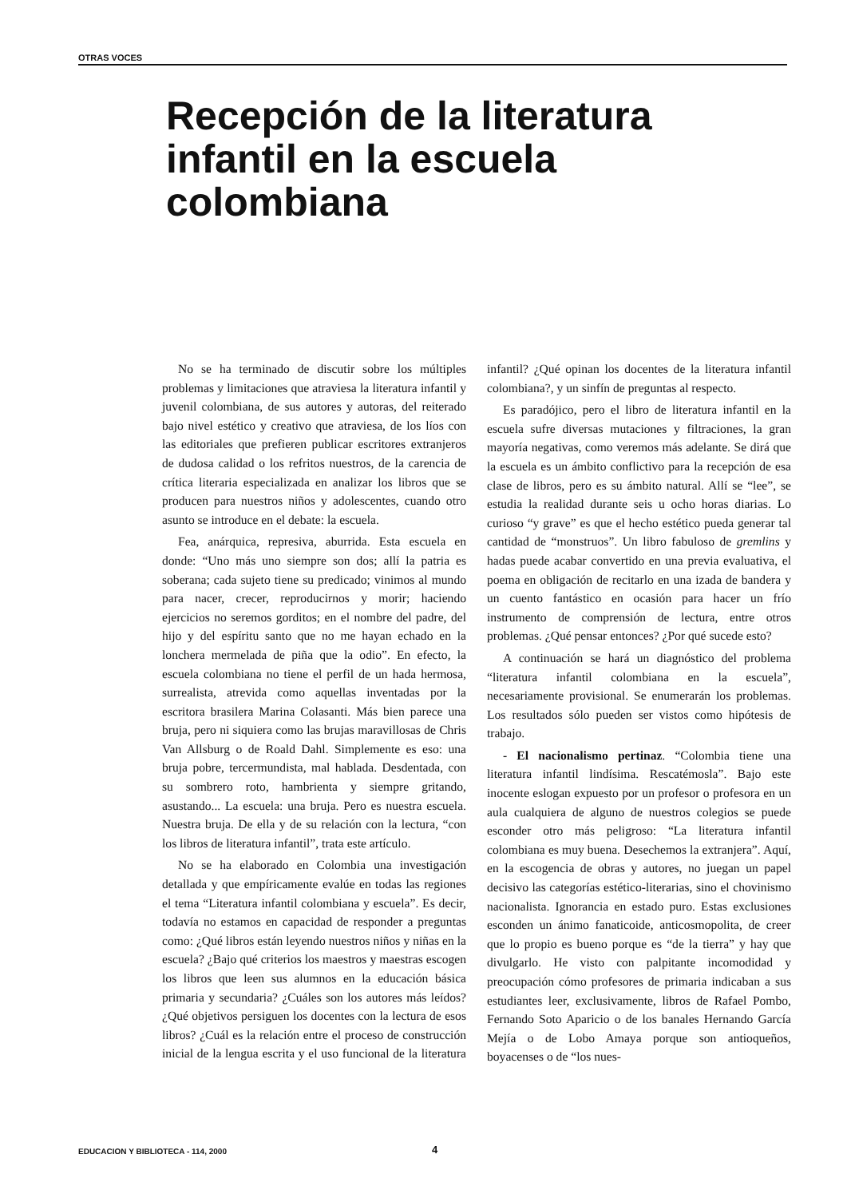OTRAS VOCES
Recepción de la literatura infantil en la escuela colombiana
No se ha terminado de discutir sobre los múltiples problemas y limitaciones que atraviesa la literatura infantil y juvenil colombiana, de sus autores y autoras, del reiterado bajo nivel estético y creativo que atraviesa, de los líos con las editoriales que prefieren publicar escritores extranjeros de dudosa calidad o los refritos nuestros, de la carencia de crítica literaria especializada en analizar los libros que se producen para nuestros niños y adolescentes, cuando otro asunto se introduce en el debate: la escuela.
Fea, anárquica, represiva, aburrida. Esta escuela en donde: “Uno más uno siempre son dos; allí la patria es soberana; cada sujeto tiene su predicado; vinimos al mundo para nacer, crecer, reproducirnos y morir; haciendo ejercicios no seremos gorditos; en el nombre del padre, del hijo y del espíritu santo que no me hayan echado en la lonchera mermelada de piña que la odio”. En efecto, la escuela colombiana no tiene el perfil de un hada hermosa, surrealista, atrevida como aquellas inventadas por la escritora brasilera Marina Colasanti. Más bien parece una bruja, pero ni siquiera como las brujas maravillosas de Chris Van Allsburg o de Roald Dahl. Simplemente es eso: una bruja pobre, tercermundista, mal hablada. Desdentada, con su sombrero roto, hambrienta y siempre gritando, asustando... La escuela: una bruja. Pero es nuestra escuela. Nuestra bruja. De ella y de su relación con la lectura, “con los libros de literatura infantil”, trata este artículo.
No se ha elaborado en Colombia una investigación detallada y que empíricamente evalúe en todas las regiones el tema “Literatura infantil colombiana y escuela”. Es decir, todavía no estamos en capacidad de responder a preguntas como: ¿Qué libros están leyendo nuestros niños y niñas en la escuela? ¿Bajo qué criterios los maestros y maestras escogen los libros que leen sus alumnos en la educación básica primaria y secundaria? ¿Cuáles son los autores más leídos? ¿Qué objetivos persiguen los docentes con la lectura de esos libros? ¿Cuál es la relación entre el proceso de construcción inicial de la lengua escrita y el uso funcional de la literatura infantil? ¿Qué opinan los docentes de la literatura infantil colombiana?, y un sinfín de preguntas al respecto.
Es paradójico, pero el libro de literatura infantil en la escuela sufre diversas mutaciones y filtraciones, la gran mayoría negativas, como veremos más adelante. Se dirá que la escuela es un ámbito conflictivo para la recepción de esa clase de libros, pero es su ámbito natural. Allí se “lee”, se estudia la realidad durante seis u ocho horas diarias. Lo curioso “y grave” es que el hecho estético pueda generar tal cantidad de “monstruos”. Un libro fabuloso de gremlins y hadas puede acabar convertido en una previa evaluativa, el poema en obligación de recitarlo en una izada de bandera y un cuento fantástico en ocasión para hacer un frío instrumento de comprensión de lectura, entre otros problemas. ¿Qué pensar entonces? ¿Por qué sucede esto?
A continuación se hará un diagnóstico del problema “literatura infantil colombiana en la escuela”, necesariamente provisional. Se enumerarán los problemas. Los resultados sólo pueden ser vistos como hipótesis de trabajo.
- El nacionalismo pertinaz. “Colombia tiene una literatura infantil lindísima. Rescatémosla”. Bajo este inocente eslogan expuesto por un profesor o profesora en un aula cualquiera de alguno de nuestros colegios se puede esconder otro más peligroso: “La literatura infantil colombiana es muy buena. Desechemos la extranjera”. Aquí, en la escogencia de obras y autores, no juegan un papel decisivo las categorías estético-literarias, sino el chovinismo nacionalista. Ignorancia en estado puro. Estas exclusiones esconden un ánimo fanaticoide, anticosmopolita, de creer que lo propio es bueno porque es “de la tierra” y hay que divulgarlo. He visto con palpitante incomodidad y preocupación cómo profesores de primaria indicaban a sus estudiantes leer, exclusivamente, libros de Rafael Pombo, Fernando Soto Aparicio o de los banales Hernando García Mejía o de Lobo Amaya porque son antioqueños, boyacenses o de “los nues-
EDUCACION Y BIBLIOTECA - 114, 2000 4